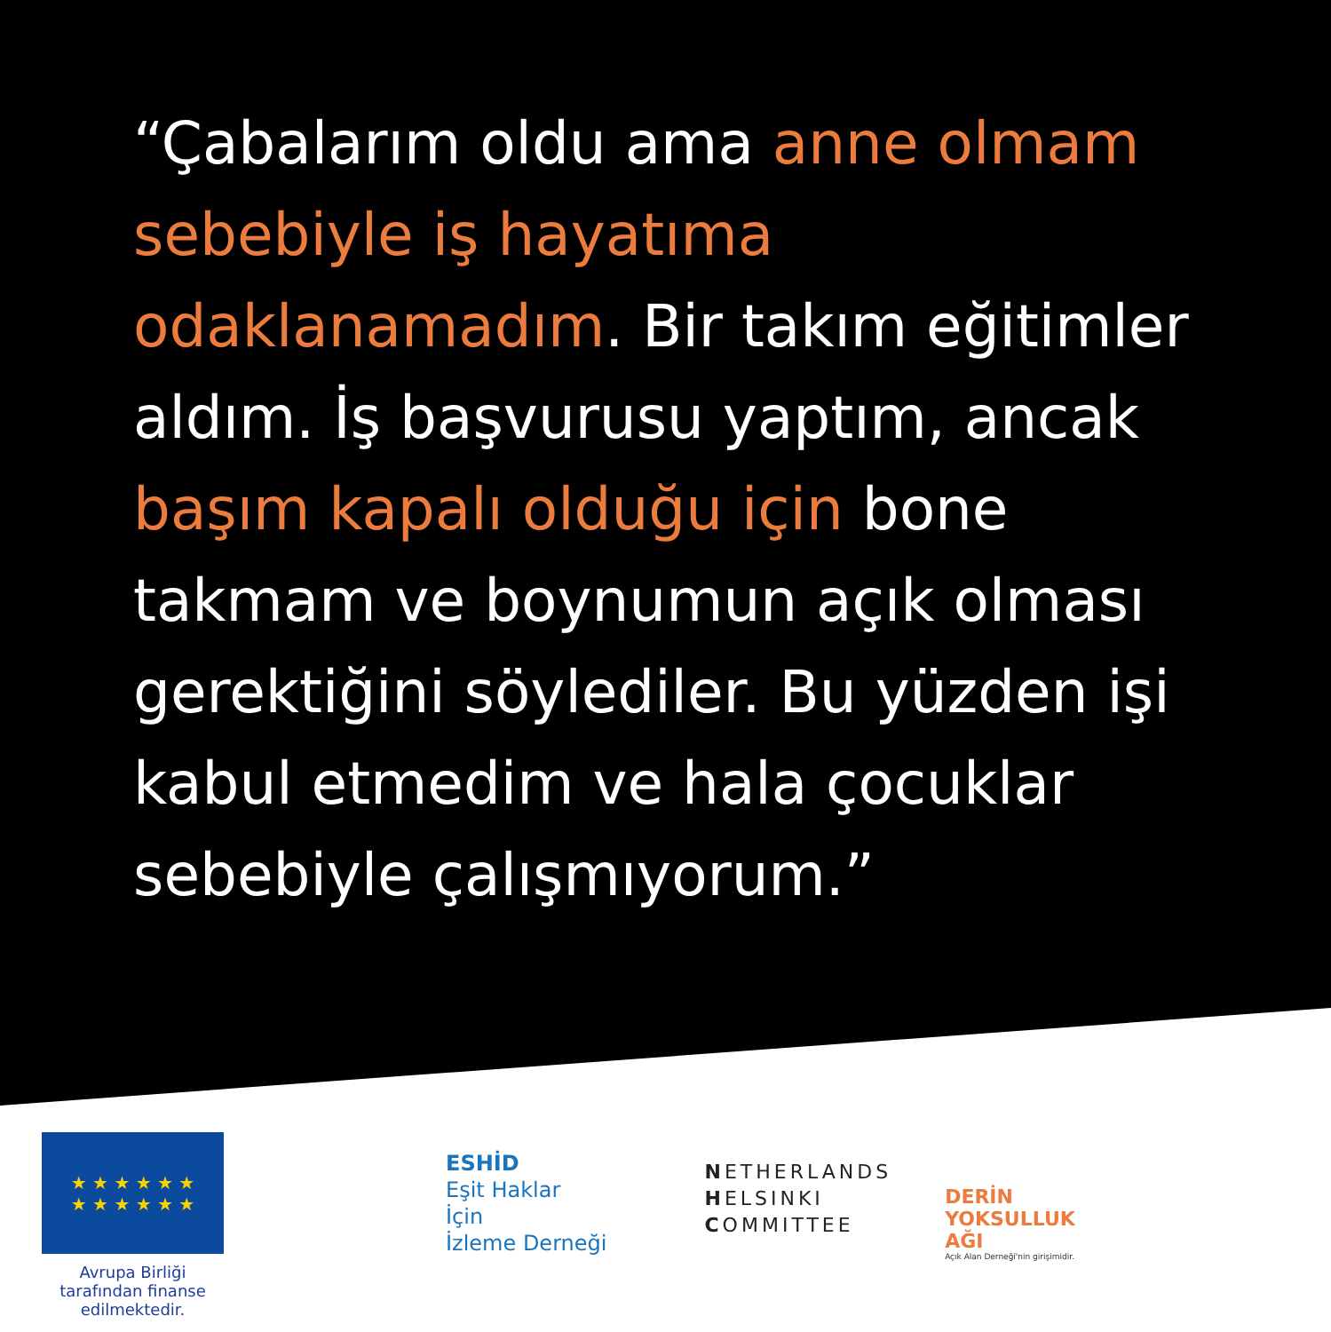“Çabalarım oldu ama anne olmam sebebiyle iş hayatıma odaklanamadım. Bir takım eğitimler aldım. İş başvurusu yaptım, ancak başım kapalı olduğu için bone takmam ve boynumun açık olması gerektiğini söylediler. Bu yüzden işi kabul etmedim ve hala çocuklar sebebiyle çalışmıyorum.”
★ ★ ★ ★ ★ ★
★ ★ ★ ★ ★ ★
Avrupa Birliği tarafından finanse edilmektedir.
ESHİD
Eşit Haklar
İçin
İzleme Derneği
NETHERLANDS
HELSINKI
COMMITTEE
DERİN
YOKSULLUK
AĞI
Açık Alan Derneği'nin girişimidir.